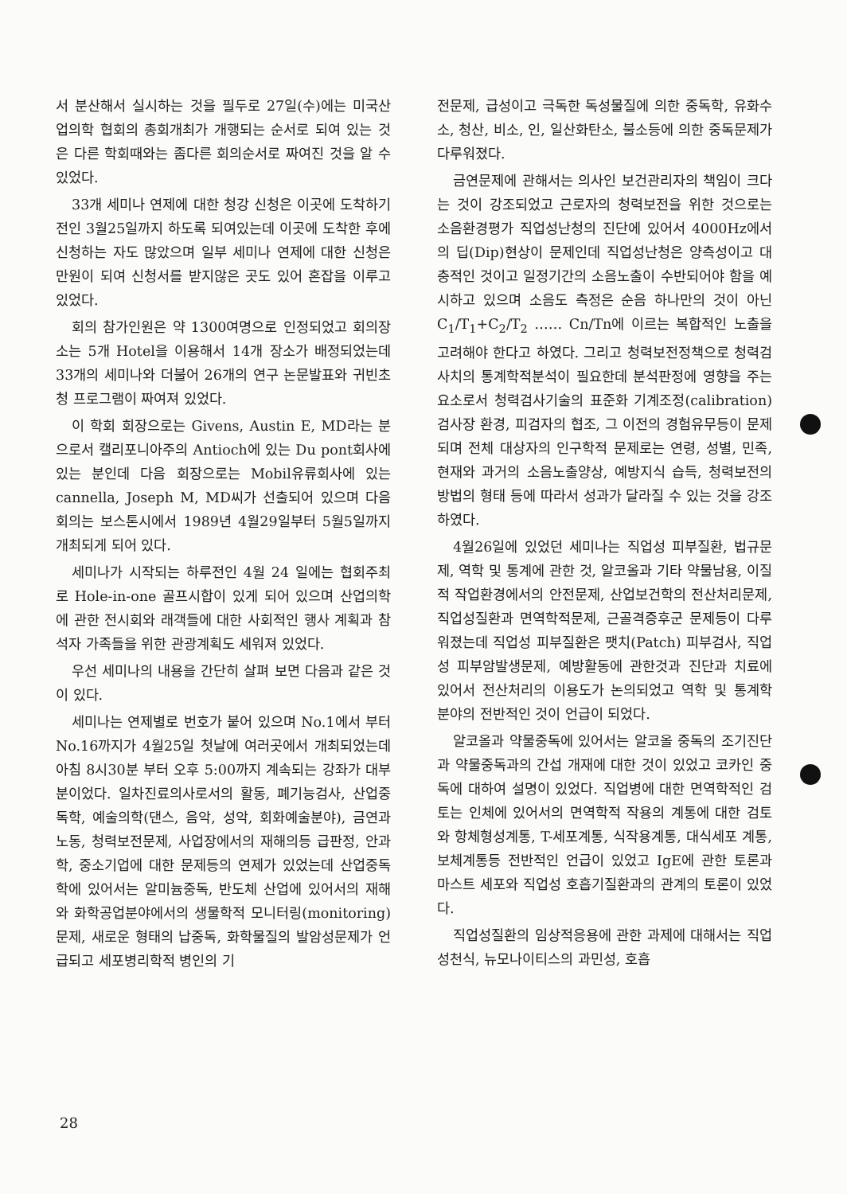서 분산해서 실시하는 것을 필두로 27일(수)에는 미국산업의학 협회의 총회개최가 개행되는 순서로 되여 있는 것은 다른 학회때와는 좀다른 회의순서로 짜여진 것을 알 수 있었다.
33개 세미나 연제에 대한 청강 신청은 이곳에 도착하기전인 3월25일까지 하도록 되여있는데 이곳에 도착한 후에 신청하는 자도 많았으며 일부 세미나 연제에 대한 신청은 만원이 되여 신청서를 받지않은 곳도 있어 혼잡을 이루고 있었다.
회의 참가인원은 약 1300여명으로 인정되었고 회의장소는 5개 Hotel을 이용해서 14개 장소가 배정되었는데 33개의 세미나와 더불어 26개의 연구 논문발표와 귀빈초청 프로그램이 짜여져 있었다.
이 학회 회장으로는 Givens, Austin E, MD라는 분으로서 캘리포니아주의 Antioch에 있는 Du pont회사에 있는 분인데 다음 회장으로는 Mobil유류회사에 있는 cannella, Joseph M, MD씨가 선출되어 있으며 다음 회의는 보스톤시에서 1989년 4월29일부터 5월5일까지 개최되게 되어 있다.
세미나가 시작되는 하루전인 4월 24 일에는 협회주최로 Hole-in-one 골프시합이 있게 되어 있으며 산업의학에 관한 전시회와 래객들에 대한 사회적인 행사 계획과 참석자 가족들을 위한 관광계획도 세워져 있었다.
우선 세미나의 내용을 간단히 살펴 보면 다음과 같은 것이 있다.
세미나는 연제별로 번호가 붙어 있으며 No.1에서 부터 No.16까지가 4월25일 첫날에 여러곳에서 개최되었는데 아침 8시30분 부터 오후 5:00까지 계속되는 강좌가 대부분이었다. 일차진료의사로서의 활동, 폐기능검사, 산업중독학, 예술의학(댄스, 음악, 성악, 회화예술분야), 금연과 노동, 청력보전문제, 사업장에서의 재해의등 급판정, 안과학, 중소기업에 대한 문제등의 연제가 있었는데 산업중독학에 있어서는 알미늄중독, 반도체 산업에 있어서의 재해와 화학공업분야에서의 생물학적 모니터링(monitoring)문제, 새로운 형태의 납중독, 화학물질의 발암성문제가 언급되고 세포병리학적 병인의 기
전문제, 급성이고 극독한 독성물질에 의한 중독학, 유화수소, 청산, 비소, 인, 일산화탄소, 불소등에 의한 중독문제가 다루워졌다.
금연문제에 관해서는 의사인 보건관리자의 책임이 크다는 것이 강조되었고 근로자의 청력보전을 위한 것으로는 소음환경평가 직업성난청의 진단에 있어서 4000Hz에서의 딥(Dip)현상이 문제인데 직업성난청은 양측성이고 대충적인 것이고 일정기간의 소음노출이 수반되어야 함을 예시하고 있으며 소음도 측정은 순음 하나만의 것이 아닌 C<sub>1</sub>/T<sub>1</sub>+C<sub>2</sub>/T<sub>2</sub> …… Cn/Tn에 이르는 복합적인 노출을 고려해야 한다고 하였다. 그리고 청력보전정책으로 청력검사치의 통계학적분석이 필요한데 분석판정에 영향을 주는 요소로서 청력검사기술의 표준화 기계조정(calibration) 검사장 환경, 피검자의 협조, 그 이전의 경험유무등이 문제되며 전체 대상자의 인구학적 문제로는 연령, 성별, 민족, 현재와 과거의 소음노출양상, 예방지식 습득, 청력보전의 방법의 형태 등에 따라서 성과가 달라질 수 있는 것을 강조하였다.
4월26일에 있었던 세미나는 직업성 피부질환, 법규문제, 역학 및 통계에 관한 것, 알코올과 기타 약물남용, 이질적 작업환경에서의 안전문제, 산업보건학의 전산처리문제, 직업성질환과 면역학적문제, 근골격증후군 문제등이 다루워졌는데 직업성 피부질환은 팻치(Patch) 피부검사, 직업성 피부암발생문제, 예방활동에 관한것과 진단과 치료에 있어서 전산처리의 이용도가 논의되었고 역학 및 통계학 분야의 전반적인 것이 언급이 되었다.
알코올과 약물중독에 있어서는 알코올 중독의 조기진단과 약물중독과의 간섭 개재에 대한 것이 있었고 코카인 중독에 대하여 설명이 있었다. 직업병에 대한 면역학적인 검토는 인체에 있어서의 면역학적 작용의 계통에 대한 검토와 항체형성계통, T-세포계통, 식작용계통, 대식세포 계통, 보체계통등 전반적인 언급이 있었고 IgE에 관한 토론과 마스트 세포와 직업성 호흡기질환과의 관계의 토론이 있었다.
직업성질환의 임상적응용에 관한 과제에 대해서는 직업성천식, 뉴모나이티스의 과민성, 호흡
28